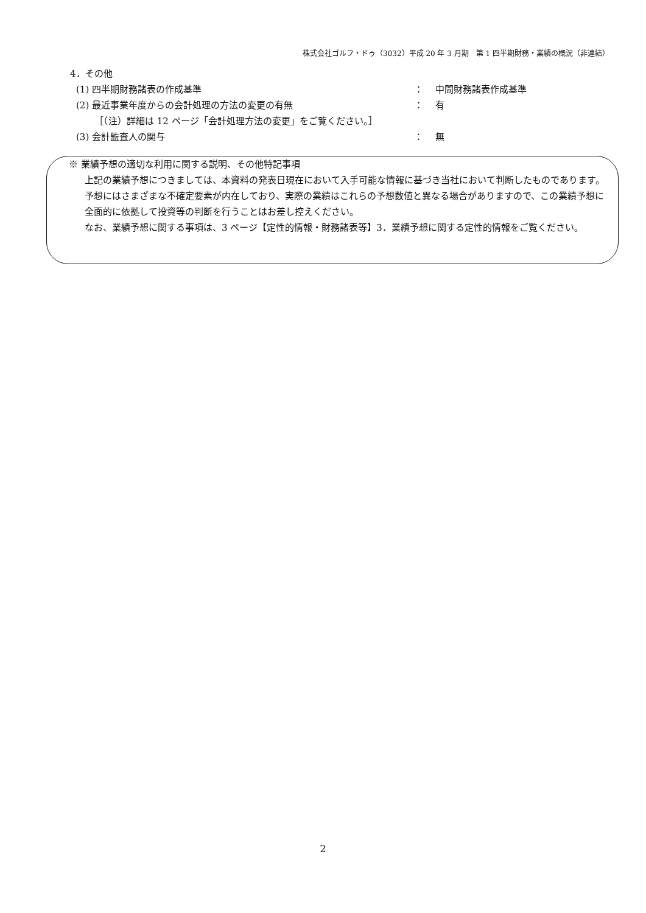株式会社ゴルフ・ドゥ（3032）平成 20 年 3 月期　第 1 四半期財務・業績の概況（非連結）
4．その他
(1) 四半期財務諸表の作成基準 ： 中間財務諸表作成基準
(2) 最近事業年度からの会計処理の方法の変更の有無 ： 有
［（注）詳細は 12 ページ「会計処理方法の変更」をご覧ください。］
(3) 会計監査人の関与 ： 無
※ 業績予想の適切な利用に関する説明、その他特記事項
上記の業績予想につきましては、本資料の発表日現在において入手可能な情報に基づき当社において判断したものであります。予想にはさまざまな不確定要素が内在しており、実際の業績はこれらの予想数値と異なる場合がありますので、この業績予想に全面的に依拠して投資等の判断を行うことはお差し控えください。
なお、業績予想に関する事項は、3 ページ【定性的情報・財務諸表等】3．業績予想に関する定性的情報をご覧ください。
2